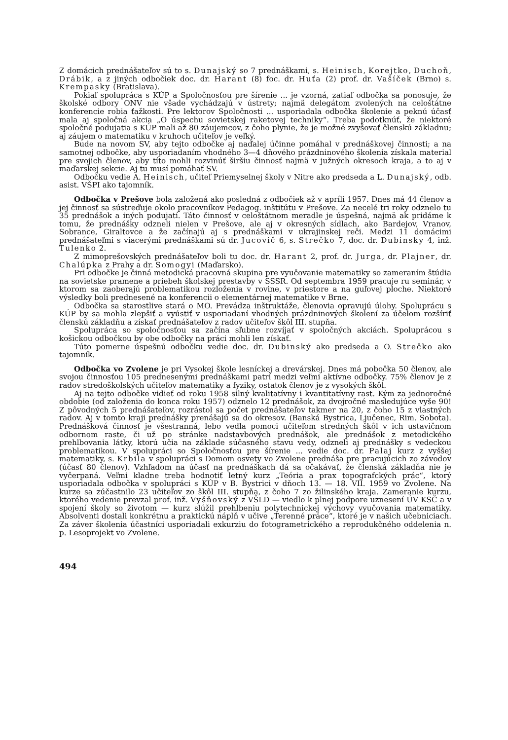Z domácich prednášateľov sú to s. Dunajský so 7 prednáškami, s. Heinisch, Korejtko, Duchoň, Drábik, a z jiných odbočiek doc. dr. Harant (8) foc. dr. Huťa (2) prof. dr. Vašíček (Brno) s. Krempasky (Bratislava).
Pokiaľ spolupráca s KÚP a Spoločnosťou pre šírenie ... je vzorná, zatiaľ odbočka sa ponosuje, že školské odbory ONV nie všade vychádzajú v ústrety; najmä delegátom zvolených na celoštátne konferencie robia ťažkosti. Pre lektorov Spoločnosti ... usporiadala odbočka školenie a peknú účasť mala aj spoločná akcia „O úspechu sovietskej raketovej techniky“. Treba podotknúť, že niektoré spoločné podujatia s KÚP mali až 80 záujemcov, z čoho plynie, že je možné zvyšovať členskú základnu; aj záujem o matematiku v kruhoch učiteľov je veľký.
Bude na novom SV, aby tejto odbočke aj naďalej účinne pomáhal v prednáškovej činnosti; a na samotnej odbočke, aby usporiadaním vhodného 3—4 dňového prázdninového školenia získala material pre svojich členov, aby títo mohli rozvinúť širšiu činnosť najmä v južných okresoch kraja, a to aj v maďarskej sekcie. Aj tu musí pomáhať SV.
Odbočku vedie A. Heinisch, učiteľ Priemyselnej školy v Nitre ako predseda a L. Dunajský, odb. asist. VŠPI ako tajomník.
Odbočka v Prešove bola založená ako posledná z odbočiek až v apríli 1957. Dnes má 44 členov a jej činnosť sa sústreďuje okolo pracovníkov Pedagog. inštitútu v Prešove. Za necelé tri roky odznelo tu 35 prednášok a iných podujatí. Táto činnosť v celoštátnom meradle je úspešná, najmä ak pridáme k tomu, že prednášky odzneli nielen v Prešove, ale aj v okresných sídlach, ako Bardejov, Vranov, Sobrance, Giraltovce a že začínajú aj s prednáškami v ukrajinskej reči. Medzi 11 domácimi prednášateľmi s viacerými prednáškami sú dr. Jucovič 6, s. Strečko 7, doc. dr. Dubinsky 4, inž. Tulenko 2.
Z mimoprešovských prednášateľov boli tu doc. dr. Harant 2, prof. dr. Jurga, dr. Plajner, dr. Chalúpka z Prahy a dr. Somogyi (Maďarsko).
Pri odbočke je činná metodická pracovná skupina pre vyučovanie matematiky so zameraním štúdia na sovietske pramene a priebeh školskej prestavby v SSSR. Od septembra 1959 pracuje ru seminár, v ktorom sa zaoberajú problematikou rozloženia v rovine, v priestore a na guľovej ploche. Niektoré výsledky boli prednesené na konferencii o elementárnej matematike v Brne.
Odbočka sa starostlive stará o MO. Prevádza inštruktáže, členovia opravujú úlohy. Spoluprácu s KÚP by sa mohla zlepšiť a vyústiť v usporiadaní vhodných prázdninových školení za účelom rozšíriť členskú základňu a získať prednášateľov z radov učiteľov škôl III. stupňa.
Spolupráca so spoločnosťou sa začína sľubne rozvíjať v spoločných akciách. Spoluprácou s košickou odbočkou by obe odbočky na práci mohli len získať.
Túto pomerne úspešnú odbočku vedie doc. dr. Dubinský ako predseda a O. Strečko ako tajomník.
Odbočka vo Zvolene je pri Vysokej škole lesníckej a drevárskej. Dnes má pobočka 50 členov, ale svojou činnosťou 105 prednesenými prednáškami patrí medzi veľmi aktívne odbočky. 75% členov je z radov stredoškolských učiteľov matematiky a fyziky, ostatok členov je z vysokých škôl.
Aj na tejto odbočke vidieť od roku 1958 silný kvalitatívny i kvantitatívny rast. Kým za jednoročné obdobie (od založenia do konca roku 1957) odznelo 12 prednášok, za dvojročné masledujúce vyše 90! Z pôvodných 5 prednášateľov, rozrástol sa počet prednášateľov takmer na 20, z čoho 15 z vlastných radov. Aj v tomto kraji prednášky prenášajú sa do okresov. (Banská Bystrica, Ljučenec, Rim. Sobota). Prednášková činnosť je všestranná, lebo vedla pomoci učiteľom stredných škôl v ich ustavičnom odbornom raste, či už po stránke nadstavbových prednášok, ale prednášok z metodického prehlbovania látky, ktorú učia na základe súčasného stavu vedy, odzneli aj prednášky s vedeckou problematikou. V spolupráci so Spoločnosťou pre šírenie ... vedie doc. dr. Palaj kurz z vyššej matematiky, s. Krbila v spolupráci s Domom osvety vo Zvolene prednáša pre pracujúcich zo závodov (účasť 80 členov). Vzhľadom na účasť na prednáškach dá sa očakávať, že členská základňa nie je vyčerpaná. Veľmi kladne treba hodnotiť letný kurz „Teória a prax topografckých prác“, ktorý usporiadala odbočka v spolupráci s KÚP v B. Bystrici v dňoch 13. — 18. VII. 1959 vo Zvolene. Na kurze sa zúčastnilo 23 učiteľov zo škôl III. stupňa, z čoho 7 zo žilinského kraja. Zameranie kurzu, ktorého vedenie prevzal prof. inž. Vyšňovský z VŠLD — viedlo k plnej podpore uznesení ÚV KSČ a v spojení školy so životom — kurz slúžil prehlbeniu polytechnickej výchovy vyučovania matematiky. Absolventi dostali konkrétnu a praktickú náplň v učive „Terenné práce“, ktoré je v našich učebniciach. Za záver školenia účastníci usporiadali exkurziu do fotogrametrického a reprodukčného oddelenia n. p. Lesoprojekt vo Zvolene.
494